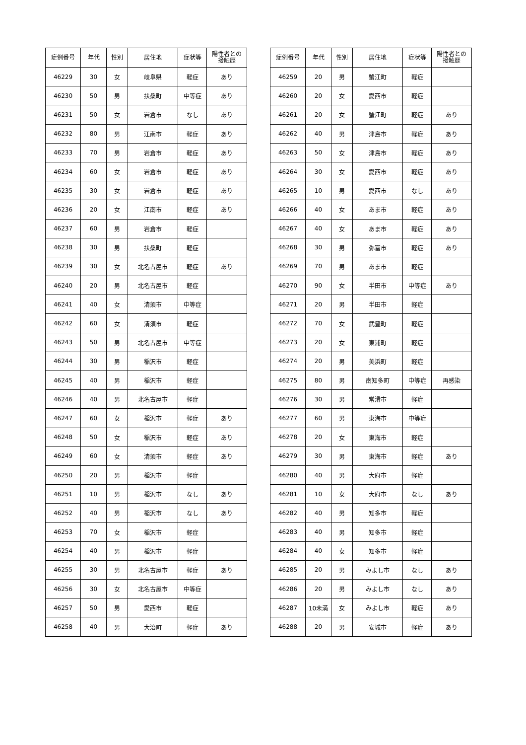| 症例番号 | 年代 | 性別 | 居住地 | 症状等 | 陽性者との 接触歴 |
| --- | --- | --- | --- | --- | --- |
| 46229 | 30 | 女 | 岐阜県 | 軽症 | あり |
| 46230 | 50 | 男 | 扶桑町 | 中等症 | あり |
| 46231 | 50 | 女 | 岩倉市 | なし | あり |
| 46232 | 80 | 男 | 江南市 | 軽症 | あり |
| 46233 | 70 | 男 | 岩倉市 | 軽症 | あり |
| 46234 | 60 | 女 | 岩倉市 | 軽症 | あり |
| 46235 | 30 | 女 | 岩倉市 | 軽症 | あり |
| 46236 | 20 | 女 | 江南市 | 軽症 | あり |
| 46237 | 60 | 男 | 岩倉市 | 軽症 | |
| 46238 | 30 | 男 | 扶桑町 | 軽症 | |
| 46239 | 30 | 女 | 北名古屋市 | 軽症 | あり |
| 46240 | 20 | 男 | 北名古屋市 | 軽症 | |
| 46241 | 40 | 女 | 清須市 | 中等症 | |
| 46242 | 60 | 女 | 清須市 | 軽症 | |
| 46243 | 50 | 男 | 北名古屋市 | 中等症 | |
| 46244 | 30 | 男 | 稲沢市 | 軽症 | |
| 46245 | 40 | 男 | 稲沢市 | 軽症 | |
| 46246 | 40 | 男 | 北名古屋市 | 軽症 | |
| 46247 | 60 | 女 | 稲沢市 | 軽症 | あり |
| 46248 | 50 | 女 | 稲沢市 | 軽症 | あり |
| 46249 | 60 | 女 | 清須市 | 軽症 | あり |
| 46250 | 20 | 男 | 稲沢市 | 軽症 | |
| 46251 | 10 | 男 | 稲沢市 | なし | あり |
| 46252 | 40 | 男 | 稲沢市 | なし | あり |
| 46253 | 70 | 女 | 稲沢市 | 軽症 | |
| 46254 | 40 | 男 | 稲沢市 | 軽症 | |
| 46255 | 30 | 男 | 北名古屋市 | 軽症 | あり |
| 46256 | 30 | 女 | 北名古屋市 | 中等症 | |
| 46257 | 50 | 男 | 愛西市 | 軽症 | |
| 46258 | 40 | 男 | 大治町 | 軽症 | あり |
| 症例番号 | 年代 | 性別 | 居住地 | 症状等 | 陽性者との 接触歴 |
| --- | --- | --- | --- | --- | --- |
| 46259 | 20 | 男 | 蟹江町 | 軽症 | |
| 46260 | 20 | 女 | 愛西市 | 軽症 | |
| 46261 | 20 | 女 | 蟹江町 | 軽症 | あり |
| 46262 | 40 | 男 | 津島市 | 軽症 | あり |
| 46263 | 50 | 女 | 津島市 | 軽症 | あり |
| 46264 | 30 | 女 | 愛西市 | 軽症 | あり |
| 46265 | 10 | 男 | 愛西市 | なし | あり |
| 46266 | 40 | 女 | あま市 | 軽症 | あり |
| 46267 | 40 | 女 | あま市 | 軽症 | あり |
| 46268 | 30 | 男 | 弥富市 | 軽症 | あり |
| 46269 | 70 | 男 | あま市 | 軽症 | |
| 46270 | 90 | 女 | 半田市 | 中等症 | あり |
| 46271 | 20 | 男 | 半田市 | 軽症 | |
| 46272 | 70 | 女 | 武豊町 | 軽症 | |
| 46273 | 20 | 女 | 東浦町 | 軽症 | |
| 46274 | 20 | 男 | 美浜町 | 軽症 | |
| 46275 | 80 | 男 | 南知多町 | 中等症 | 再感染 |
| 46276 | 30 | 男 | 常滑市 | 軽症 | |
| 46277 | 60 | 男 | 東海市 | 中等症 | |
| 46278 | 20 | 女 | 東海市 | 軽症 | |
| 46279 | 30 | 男 | 東海市 | 軽症 | あり |
| 46280 | 40 | 男 | 大府市 | 軽症 | |
| 46281 | 10 | 女 | 大府市 | なし | あり |
| 46282 | 40 | 男 | 知多市 | 軽症 | |
| 46283 | 40 | 男 | 知多市 | 軽症 | |
| 46284 | 40 | 女 | 知多市 | 軽症 | |
| 46285 | 20 | 男 | みよし市 | なし | あり |
| 46286 | 20 | 男 | みよし市 | なし | あり |
| 46287 | 10未満 | 女 | みよし市 | 軽症 | あり |
| 46288 | 20 | 男 | 安城市 | 軽症 | あり |